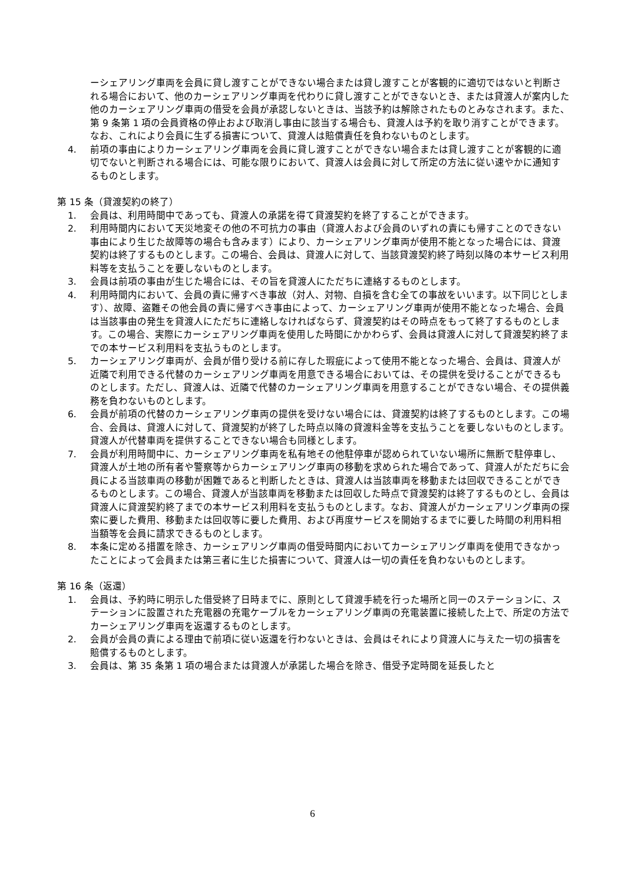ーシェアリング車両を会員に貸し渡すことができない場合または貸し渡すことが客観的に適切ではないと判断される場合において、他のカーシェアリング車両を代わりに貸し渡すことができないとき、または貸渡人が案内した他のカーシェアリング車両の借受を会員が承認しないときは、当該予約は解除されたものとみなされます。また、第 9 条第 1 項の会員資格の停止および取消し事由に該当する場合も、貸渡人は予約を取り消すことができます。なお、これにより会員に生ずる損害について、貸渡人は賠償責任を負わないものとします。
4. 前項の事由によりカーシェアリング車両を会員に貸し渡すことができない場合または貸し渡すことが客観的に適切でないと判断される場合には、可能な限りにおいて、貸渡人は会員に対して所定の方法に従い速やかに通知するものとします。
第 15 条（貸渡契約の終了）
1. 会員は、利用時間中であっても、貸渡人の承諾を得て貸渡契約を終了することができます。
2. 利用時間内において天災地変その他の不可抗力の事由（貸渡人および会員のいずれの責にも帰すことのできない事由により生じた故障等の場合も含みます）により、カーシェアリング車両が使用不能となった場合には、貸渡契約は終了するものとします。この場合、会員は、貸渡人に対して、当該貸渡契約終了時刻以降の本サービス利用料等を支払うことを要しないものとします。
3. 会員は前項の事由が生じた場合には、その旨を貸渡人にただちに連絡するものとします。
4. 利用時間内において、会員の責に帰すべき事故（対人、対物、自損を含む全ての事故をいいます。以下同じとします）、故障、盗難その他会員の責に帰すべき事由によって、カーシェアリング車両が使用不能となった場合、会員は当該事由の発生を貸渡人にただちに連絡しなければならず、貸渡契約はその時点をもって終了するものとします。この場合、実際にカーシェアリング車両を使用した時間にかかわらず、会員は貸渡人に対して貸渡契約終了までの本サービス利用料を支払うものとします。
5. カーシェアリング車両が、会員が借り受ける前に存した瑕疵によって使用不能となった場合、会員は、貸渡人が近隣で利用できる代替のカーシェアリング車両を用意できる場合においては、その提供を受けることができるものとします。ただし、貸渡人は、近隣で代替のカーシェアリング車両を用意することができない場合、その提供義務を負わないものとします。
6. 会員が前項の代替のカーシェアリング車両の提供を受けない場合には、貸渡契約は終了するものとします。この場合、会員は、貸渡人に対して、貸渡契約が終了した時点以降の貸渡料金等を支払うことを要しないものとします。貸渡人が代替車両を提供することできない場合も同様とします。
7. 会員が利用時間中に、カーシェアリング車両を私有地その他駐停車が認められていない場所に無断で駐停車し、貸渡人が土地の所有者や警察等からカーシェアリング車両の移動を求められた場合であって、貸渡人がただちに会員による当該車両の移動が困難であると判断したときは、貸渡人は当該車両を移動または回収できることができるものとします。この場合、貸渡人が当該車両を移動または回収した時点で貸渡契約は終了するものとし、会員は貸渡人に貸渡契約終了までの本サービス利用料を支払うものとします。なお、貸渡人がカーシェアリング車両の探索に要した費用、移動または回収等に要した費用、および再度サービスを開始するまでに要した時間の利用料相当額等を会員に請求できるものとします。
8. 本条に定める措置を除き、カーシェアリング車両の借受時間内においてカーシェアリング車両を使用できなかったことによって会員または第三者に生じた損害について、貸渡人は一切の責任を負わないものとします。
第 16 条（返還）
1. 会員は、予約時に明示した借受終了日時までに、原則として貸渡手続を行った場所と同一のステーションに、ステーションに設置された充電器の充電ケーブルをカーシェアリング車両の充電装置に接続した上で、所定の方法でカーシェアリング車両を返還するものとします。
2. 会員が会員の責による理由で前項に従い返還を行わないときは、会員はそれにより貸渡人に与えた一切の損害を賠償するものとします。
3. 会員は、第 35 条第 1 項の場合または貸渡人が承諾した場合を除き、借受予定時間を延長したと
6